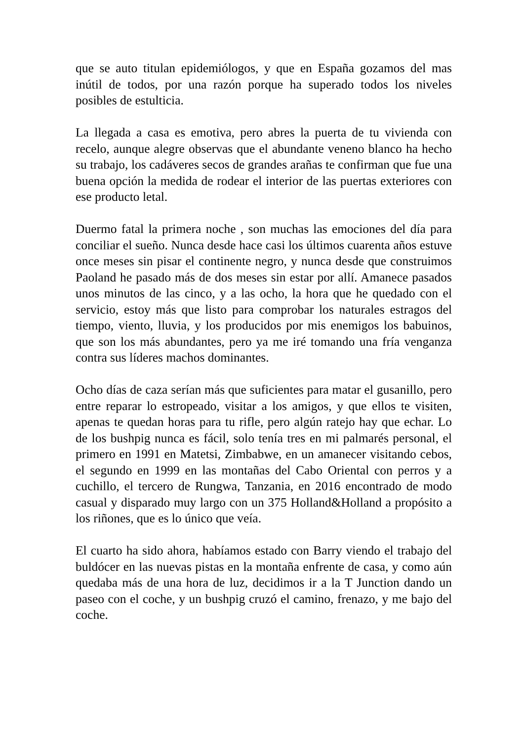que se auto titulan epidemiólogos, y que en España gozamos del mas inútil de todos, por una razón porque ha superado todos los niveles posibles de estulticia.
La llegada a casa es emotiva, pero abres la puerta de tu vivienda con recelo, aunque alegre observas que el abundante veneno blanco ha hecho su trabajo, los cadáveres secos de grandes arañas te confirman que fue una buena opción la medida de rodear el interior de las puertas exteriores con ese producto letal.
Duermo fatal la primera noche , son muchas las emociones del día para conciliar el sueño. Nunca desde hace casi los últimos cuarenta años estuve once meses sin pisar el continente negro, y nunca desde que construimos Paoland he pasado más de dos meses sin estar por allí. Amanece pasados unos minutos de las cinco, y a las ocho, la hora que he quedado con el servicio, estoy más que listo para comprobar los naturales estragos del tiempo, viento, lluvia, y los producidos por mis enemigos los babuinos, que son los más abundantes, pero ya me iré tomando una fría venganza contra sus líderes machos dominantes.
Ocho días de caza serían más que suficientes para matar el gusanillo, pero entre reparar lo estropeado, visitar a los amigos, y que ellos te visiten, apenas te quedan horas para tu rifle, pero algún ratejo hay que echar. Lo de los bushpig nunca es fácil, solo tenía tres en mi palmarés personal, el primero en 1991 en Matetsi, Zimbabwe, en un amanecer visitando cebos, el segundo en 1999 en las montañas del Cabo Oriental con perros y a cuchillo, el tercero de Rungwa, Tanzania, en 2016 encontrado de modo casual y disparado muy largo con un 375 Holland&Holland a propósito a los riñones, que es lo único que veía.
El cuarto ha sido ahora, habíamos estado con Barry viendo el trabajo del buldócer en las nuevas pistas en la montaña enfrente de casa, y como aún quedaba más de una hora de luz, decidimos ir a la T Junction dando un paseo con el coche, y un bushpig cruzó el camino, frenazo, y me bajo del coche.